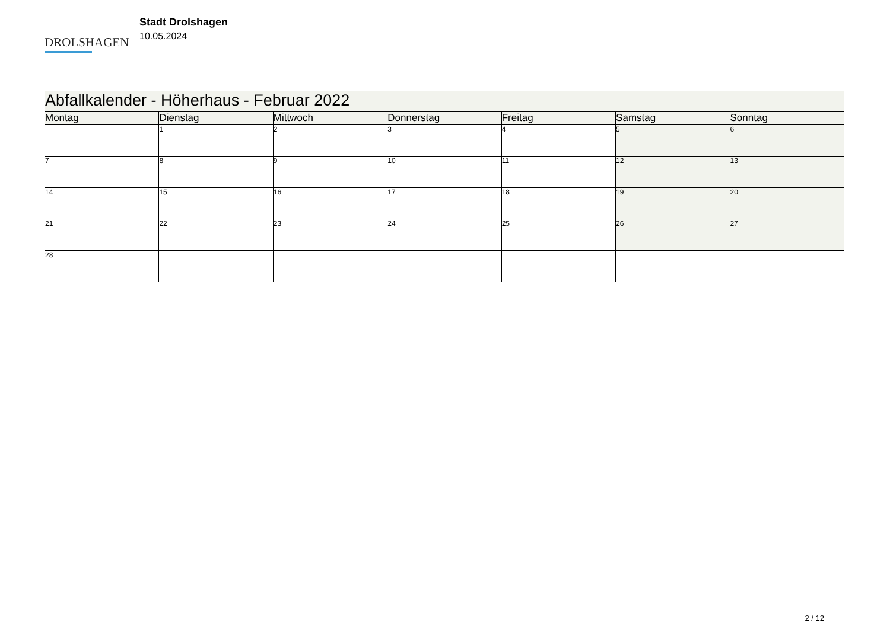DROLSHAGEN
Stadt Drolshagen
10.05.2024
| Abfallkalender - Höherhaus - Februar 2022 | | | | | | |
| --- | --- | --- | --- | --- | --- | --- |
| Montag | Dienstag | Mittwoch | Donnerstag | Freitag | Samstag | Sonntag |
| | 1 | 2 | 3 | 4 | 5 | 6 |
| 7 | 8 | 9 | 10 | 11 | 12 | 13 |
| 14 | 15 | 16 | 17 | 18 | 19 | 20 |
| 21 | 22 | 23 | 24 | 25 | 26 | 27 |
| 28 | | | | | | |
2 / 12